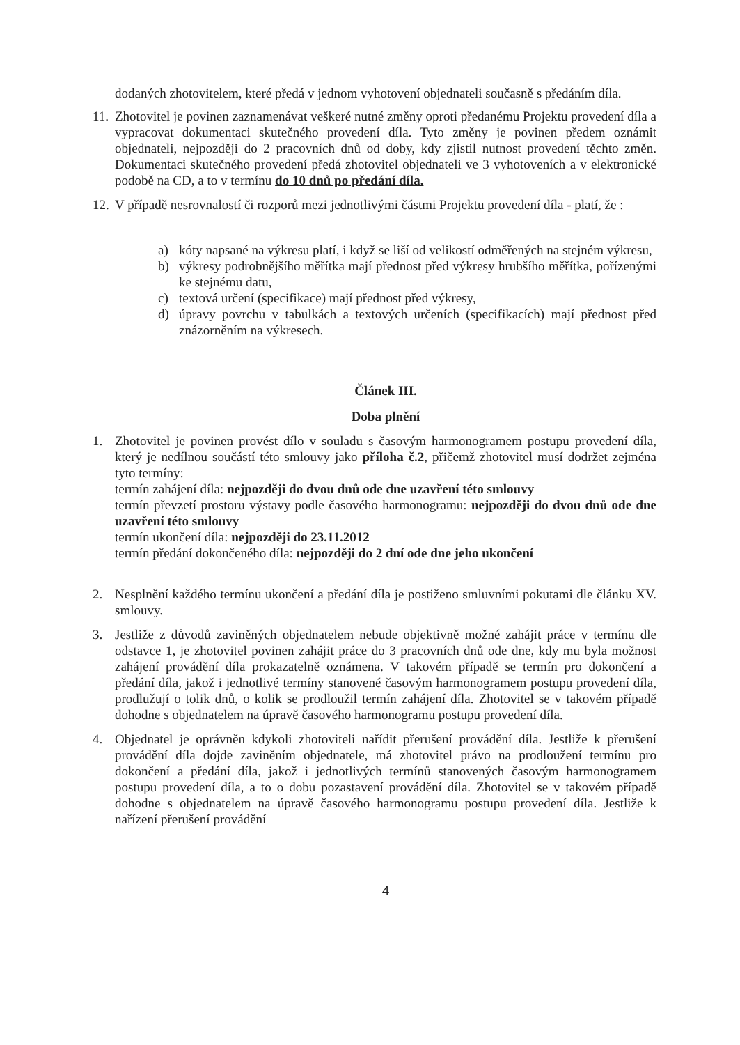dodaných zhotovitelem, které předá v jednom vyhotovení objednateli současně s předáním díla.
11. Zhotovitel je povinen zaznamenávat veškeré nutné změny oproti předanému Projektu provedení díla a vypracovat dokumentaci skutečného provedení díla. Tyto změny je povinen předem oznámit objednateli, nejpozději do 2 pracovních dnů od doby, kdy zjistil nutnost provedení těchto změn. Dokumentaci skutečného provedení předá zhotovitel objednateli ve 3 vyhotoveních a v elektronické podobě na CD, a to v termínu do 10 dnů po předání díla.
12. V případě nesrovnalostí či rozporů mezi jednotlivými částmi Projektu provedení díla - platí, že :
a) kóty napsané na výkresu platí, i když se liší od velikostí odměřených na stejném výkresu,
b) výkresy podrobnějšího měřítka mají přednost před výkresy hrubšího měřítka, pořízenými ke stejnému datu,
c) textová určení (specifikace) mají přednost před výkresy,
d) úpravy povrchu v tabulkách a textových určeních (specifikacích) mají přednost před znázorněním na výkresech.
Článek III.
Doba plnění
1. Zhotovitel je povinen provést dílo v souladu s časovým harmonogramem postupu provedení díla, který je nedílnou součástí této smlouvy jako příloha č.2, přičemž zhotovitel musí dodržet zejména tyto termíny:
termín zahájení díla: nejpozději do dvou dnů ode dne uzavření této smlouvy
termín převzetí prostoru výstavy podle časového harmonogramu: nejpozději do dvou dnů ode dne uzavření této smlouvy
termín ukončení díla: nejpozději do 23.11.2012
termín předání dokončeného díla: nejpozději do 2 dní ode dne jeho ukončení
2. Nesplnění každého termínu ukončení a předání díla je postiženo smluvními pokutami dle článku XV. smlouvy.
3. Jestliže z důvodů zaviněných objednatelem nebude objektivně možné zahájit práce v termínu dle odstavce 1, je zhotovitel povinen zahájit práce do 3 pracovních dnů ode dne, kdy mu byla možnost zahájení provádění díla prokazatelně oznámena. V takovém případě se termín pro dokončení a předání díla, jakož i jednotlivé termíny stanovené časovým harmonogramem postupu provedení díla, prodlužují o tolik dnů, o kolik se prodloužil termín zahájení díla. Zhotovitel se v takovém případě dohodne s objednatelem na úpravě časového harmonogramu postupu provedení díla.
4. Objednatel je oprávněn kdykoli zhotoviteli nařídit přerušení provádění díla. Jestliže k přerušení provádění díla dojde zaviněním objednatele, má zhotovitel právo na prodloužení termínu pro dokončení a předání díla, jakož i jednotlivých termínů stanovených časovým harmonogramem postupu provedení díla, a to o dobu pozastavení provádění díla. Zhotovitel se v takovém případě dohodne s objednatelem na úpravě časového harmonogramu postupu provedení díla. Jestliže k nařízení přerušení provádění
4